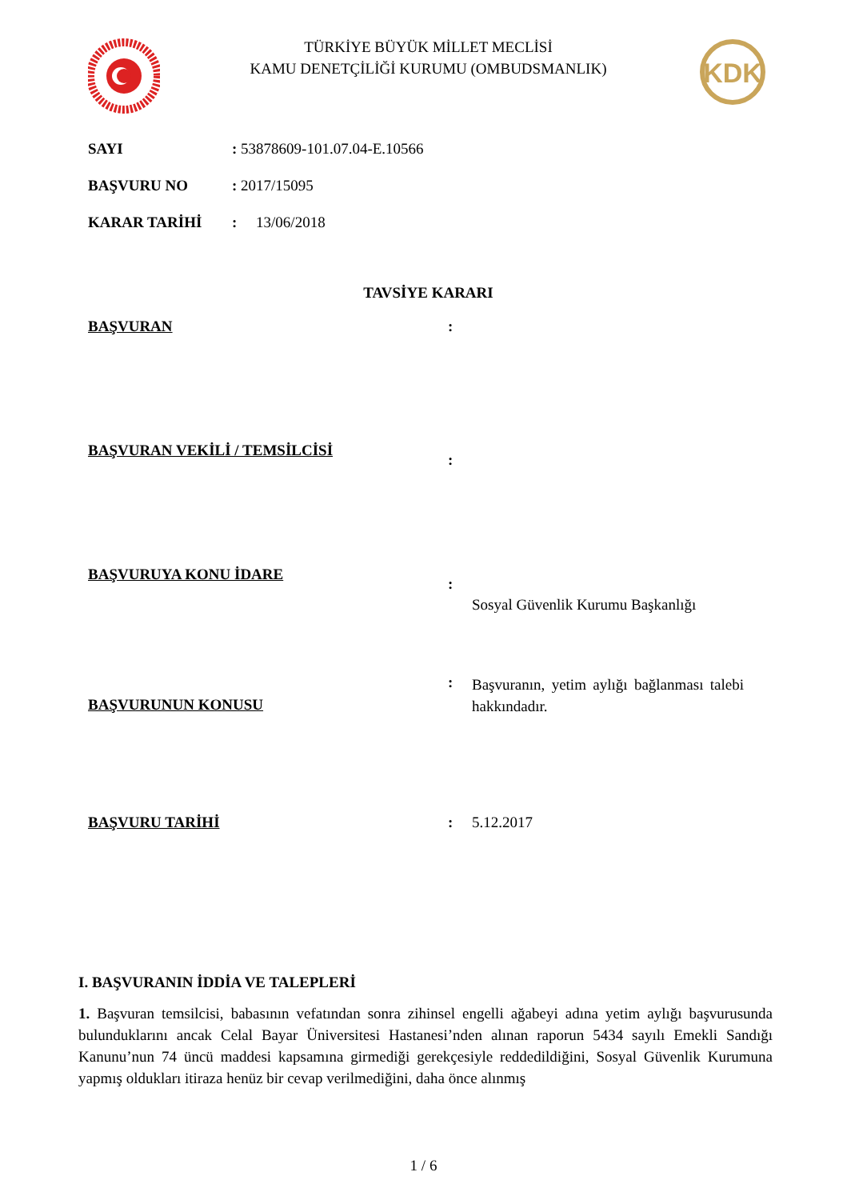TÜRKİYE BÜYÜK MİLLET MECLİSİ
KAMU DENETÇİLİĞİ KURUMU (OMBUDSMANLIK)
KDK
SAYI: 53878609-101.07.04-E.10566
BAŞVURU NO: 2017/15095
KARAR TARİHİ: 13/06/2018
TAVSİYE KARARI
BAŞVURAN:
BAŞVURAN VEKİLİ / TEMSİLCİSİ:
BAŞVURUYA KONU İDARE: Sosyal Güvenlik Kurumu Başkanlığı
BAŞVURUNUN KONUSU: Başvuranın, yetim aylığı bağlanması talebi hakkındadır.
BAŞVURU TARİHİ: 5.12.2017
I. BAŞVURANIN İDDİA VE TALEPLERİ
1. Başvuran temsilcisi, babasının vefatından sonra zihinsel engelli ağabeyi adına yetim aylığı başvurusunda bulunduklarını ancak Celal Bayar Üniversitesi Hastanesi’nden alınan raporun 5434 sayılı Emekli Sandığı Kanunu’nun 74 üncü maddesi kapsamına girmediği gerekçesiyle reddedildiğini, Sosyal Güvenlik Kurumuna yapmış oldukları itiraza henüz bir cevap verilmediğini, daha önce alınmış
1 / 6